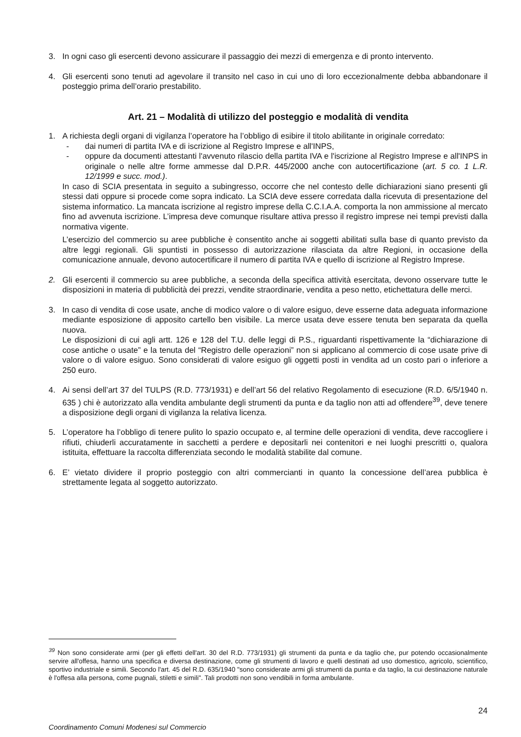3. In ogni caso gli esercenti devono assicurare il passaggio dei mezzi di emergenza e di pronto intervento.
4. Gli esercenti sono tenuti ad agevolare il transito nel caso in cui uno di loro eccezionalmente debba abbandonare il posteggio prima dell’orario prestabilito.
Art. 21 – Modalità di utilizzo del posteggio e modalità di vendita
1. A richiesta degli organi di vigilanza l’operatore ha l’obbligo di esibire il titolo abilitante in originale corredato:
- dai numeri di partita IVA e di iscrizione al Registro Imprese e all'INPS,
- oppure da documenti attestanti l'avvenuto rilascio della partita IVA e l'iscrizione al Registro Imprese e all'INPS in originale o nelle altre forme ammesse dal D.P.R. 445/2000 anche con autocertificazione (art. 5 co. 1 L.R. 12/1999 e succ. mod.).
In caso di SCIA presentata in seguito a subingresso, occorre che nel contesto delle dichiarazioni siano presenti gli stessi dati oppure si procede come sopra indicato. La SCIA deve essere corredata dalla ricevuta di presentazione del sistema informatico. La mancata iscrizione al registro imprese della C.C.I.A.A. comporta la non ammissione al mercato fino ad avvenuta iscrizione. L’impresa deve comunque risultare attiva presso il registro imprese nei tempi previsti dalla normativa vigente.
L’esercizio del commercio su aree pubbliche è consentito anche ai soggetti abilitati sulla base di quanto previsto da altre leggi regionali. Gli spuntisti in possesso di autorizzazione rilasciata da altre Regioni, in occasione della comunicazione annuale, devono autocertificare il numero di partita IVA e quello di iscrizione al Registro Imprese.
2. Gli esercenti il commercio su aree pubbliche, a seconda della specifica attività esercitata, devono osservare tutte le disposizioni in materia di pubblicità dei prezzi, vendite straordinarie, vendita a peso netto, etichettatura delle merci.
3. In caso di vendita di cose usate, anche di modico valore o di valore esiguo, deve esserne data adeguata informazione mediante esposizione di apposito cartello ben visibile. La merce usata deve essere tenuta ben separata da quella nuova.
Le disposizioni di cui agli artt. 126 e 128 del T.U. delle leggi di P.S., riguardanti rispettivamente la “dichiarazione di cose antiche o usate” e la tenuta del “Registro delle operazioni” non si applicano al commercio di cose usate prive di valore o di valore esiguo. Sono considerati di valore esiguo gli oggetti posti in vendita ad un costo pari o inferiore a 250 euro.
4. Ai sensi dell’art 37 del TULPS (R.D. 773/1931) e dell’art 56 del relativo Regolamento di esecuzione (R.D. 6/5/1940 n. 635 ) chi è autorizzato alla vendita ambulante degli strumenti da punta e da taglio non atti ad offendere<sup>39</sup>, deve tenere a disposizione degli organi di vigilanza la relativa licenza.
5. L’operatore ha l’obbligo di tenere pulito lo spazio occupato e, al termine delle operazioni di vendita, deve raccogliere i rifiuti, chiuderli accuratamente in sacchetti a perdere e depositarli nei contenitori e nei luoghi prescritti o, qualora istituita, effettuare la raccolta differenziata secondo le modalità stabilite dal comune.
6. E’ vietato dividere il proprio posteggio con altri commercianti in quanto la concessione dell’area pubblica è strettamente legata al soggetto autorizzato.
<sup>39</sup> Non sono considerate armi (per gli effetti dell'art. 30 del R.D. 773/1931) gli strumenti da punta e da taglio che, pur potendo occasionalmente servire all'offesa, hanno una specifica e diversa destinazione, come gli strumenti di lavoro e quelli destinati ad uso domestico, agricolo, scientifico, sportivo industriale e simili. Secondo l'art. 45 del R.D. 635/1940 "sono considerate armi gli strumenti da punta e da taglio, la cui destinazione naturale è l'offesa alla persona, come pugnali, stiletti e simili". Tali prodotti non sono vendibili in forma ambulante.
24
Coordinamento Comuni Modenesi sul Commercio